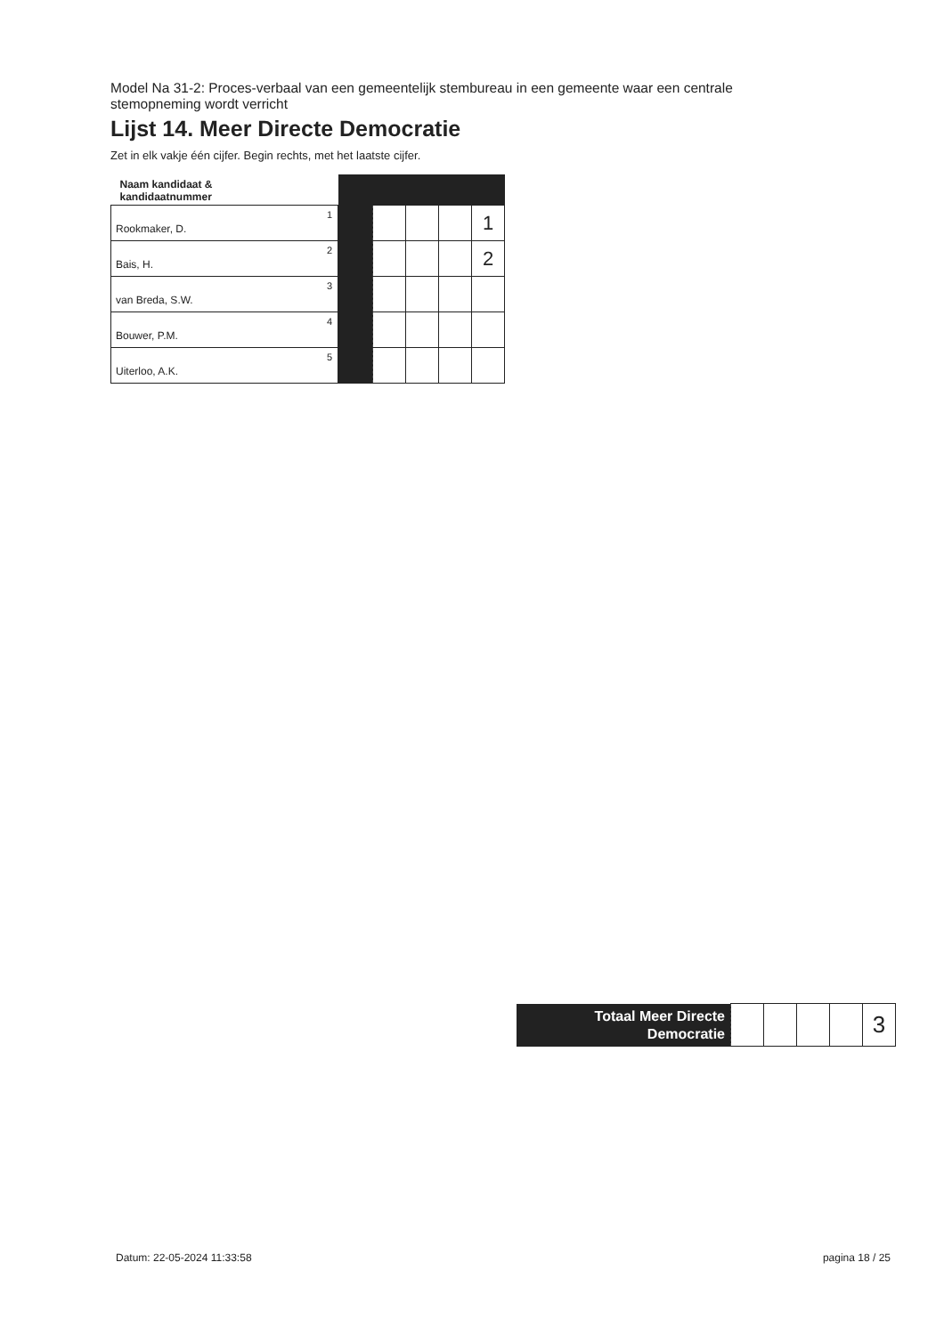Model Na 31-2: Proces-verbaal van een gemeentelijk stembureau in een gemeente waar een centrale stemopneming wordt verricht
Lijst 14. Meer Directe Democratie
Zet in elk vakje één cijfer. Begin rechts, met het laatste cijfer.
| Naam kandidaat & kandidaatnummer | | | | | | |
| --- | --- | --- | --- | --- | --- | --- |
| Rookmaker, D. | 1 | | | | | 1 |
| Bais, H. | 2 | | | | | 2 |
| van Breda, S.W. | 3 | | | | | |
| Bouwer, P.M. | 4 | | | | | |
| Uiterloo, A.K. | 5 | | | | | |
| Totaal Meer Directe Democratie | | | | | 3 |
Datum: 22-05-2024 11:33:58 pagina 18 / 25